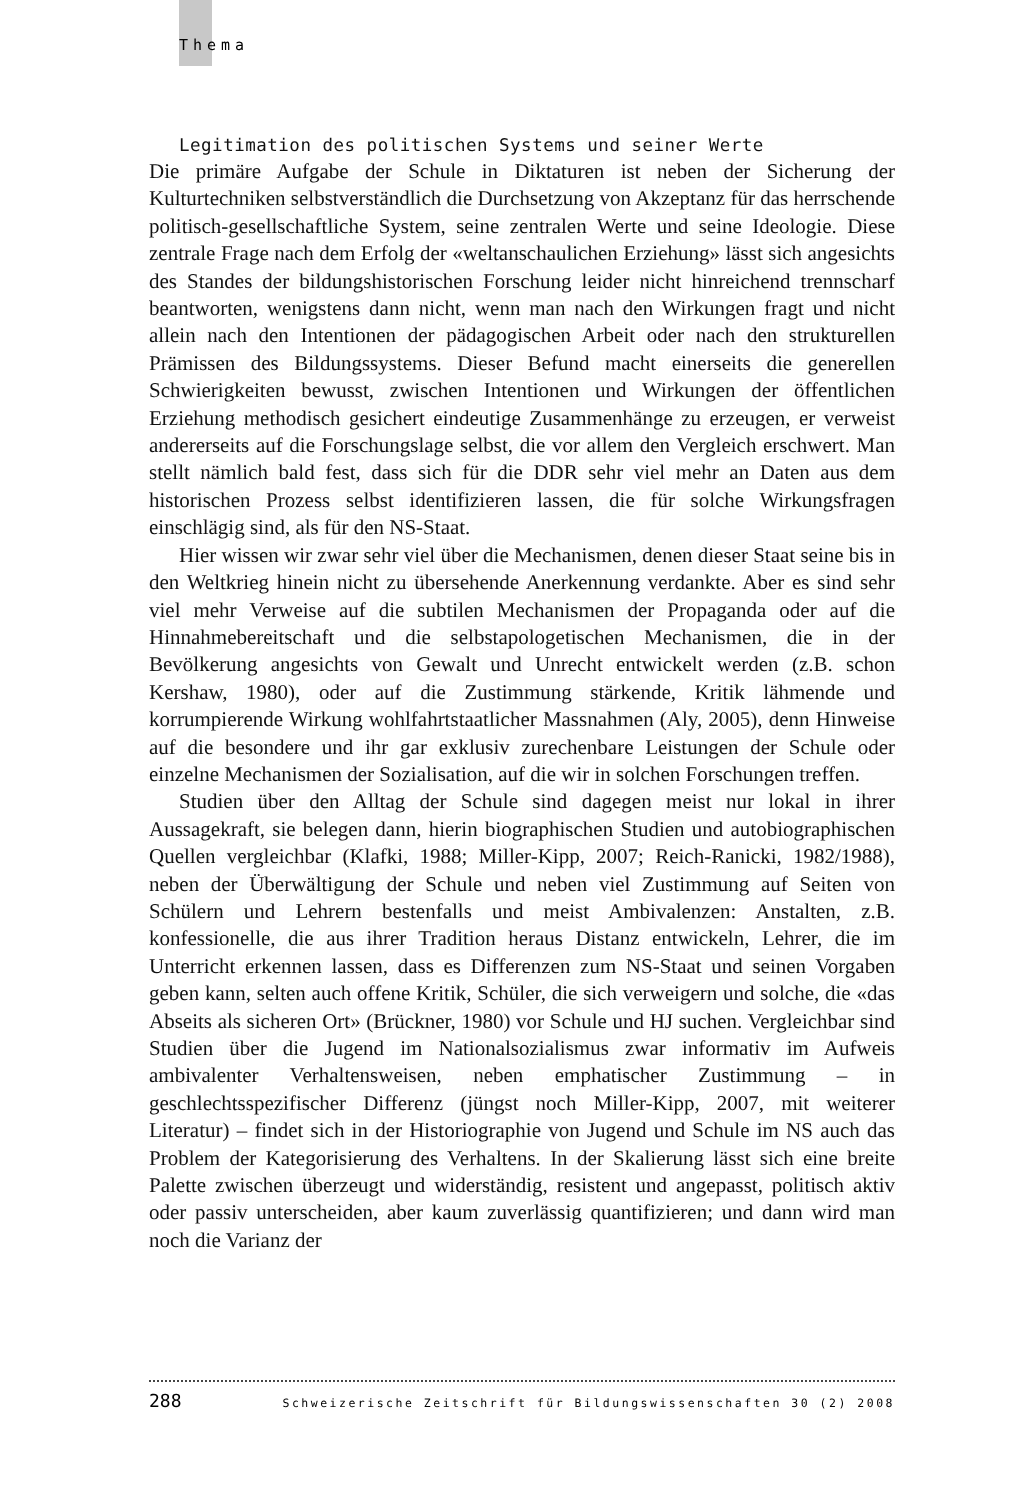Thema
Legitimation des politischen Systems und seiner Werte
Die primäre Aufgabe der Schule in Diktaturen ist neben der Sicherung der Kulturtechniken selbstverständlich die Durchsetzung von Akzeptanz für das herrschende politisch-gesellschaftliche System, seine zentralen Werte und seine Ideologie. Diese zentrale Frage nach dem Erfolg der «weltanschaulichen Erziehung» lässt sich angesichts des Standes der bildungshistorischen Forschung leider nicht hinreichend trennscharf beantworten, wenigstens dann nicht, wenn man nach den Wirkungen fragt und nicht allein nach den Intentionen der pädagogischen Arbeit oder nach den strukturellen Prämissen des Bildungssystems. Dieser Befund macht einerseits die generellen Schwierigkeiten bewusst, zwischen Intentionen und Wirkungen der öffentlichen Erziehung methodisch gesichert eindeutige Zusammenhänge zu erzeugen, er verweist andererseits auf die Forschungslage selbst, die vor allem den Vergleich erschwert. Man stellt nämlich bald fest, dass sich für die DDR sehr viel mehr an Daten aus dem historischen Prozess selbst identifizieren lassen, die für solche Wirkungsfragen einschlägig sind, als für den NS-Staat.
Hier wissen wir zwar sehr viel über die Mechanismen, denen dieser Staat seine bis in den Weltkrieg hinein nicht zu übersehende Anerkennung verdankte. Aber es sind sehr viel mehr Verweise auf die subtilen Mechanismen der Propaganda oder auf die Hinnahmebereitschaft und die selbstapologetischen Mechanismen, die in der Bevölkerung angesichts von Gewalt und Unrecht entwickelt werden (z.B. schon Kershaw, 1980), oder auf die Zustimmung stärkende, Kritik lähmende und korrumpierende Wirkung wohlfahrtstaatlicher Massnahmen (Aly, 2005), denn Hinweise auf die besondere und ihr gar exklusiv zurechenbare Leistungen der Schule oder einzelne Mechanismen der Sozialisation, auf die wir in solchen Forschungen treffen.
Studien über den Alltag der Schule sind dagegen meist nur lokal in ihrer Aussagekraft, sie belegen dann, hierin biographischen Studien und autobiographischen Quellen vergleichbar (Klafki, 1988; Miller-Kipp, 2007; Reich-Ranicki, 1982/1988), neben der Überwältigung der Schule und neben viel Zustimmung auf Seiten von Schülern und Lehrern bestenfalls und meist Ambivalenzen: Anstalten, z.B. konfessionelle, die aus ihrer Tradition heraus Distanz entwickeln, Lehrer, die im Unterricht erkennen lassen, dass es Differenzen zum NS-Staat und seinen Vorgaben geben kann, selten auch offene Kritik, Schüler, die sich verweigern und solche, die «das Abseits als sicheren Ort» (Brückner, 1980) vor Schule und HJ suchen. Vergleichbar sind Studien über die Jugend im Nationalsozialismus zwar informativ im Aufweis ambivalenter Verhaltensweisen, neben emphatischer Zustimmung – in geschlechtsspezifischer Differenz (jüngst noch Miller-Kipp, 2007, mit weiterer Literatur) – findet sich in der Historiographie von Jugend und Schule im NS auch das Problem der Kategorisierung des Verhaltens. In der Skalierung lässt sich eine breite Palette zwischen überzeugt und widerständig, resistent und angepasst, politisch aktiv oder passiv unterscheiden, aber kaum zuverlässig quantifizieren; und dann wird man noch die Varianz der
288 Schweizerische Zeitschrift für Bildungswissenschaften 30 (2) 2008